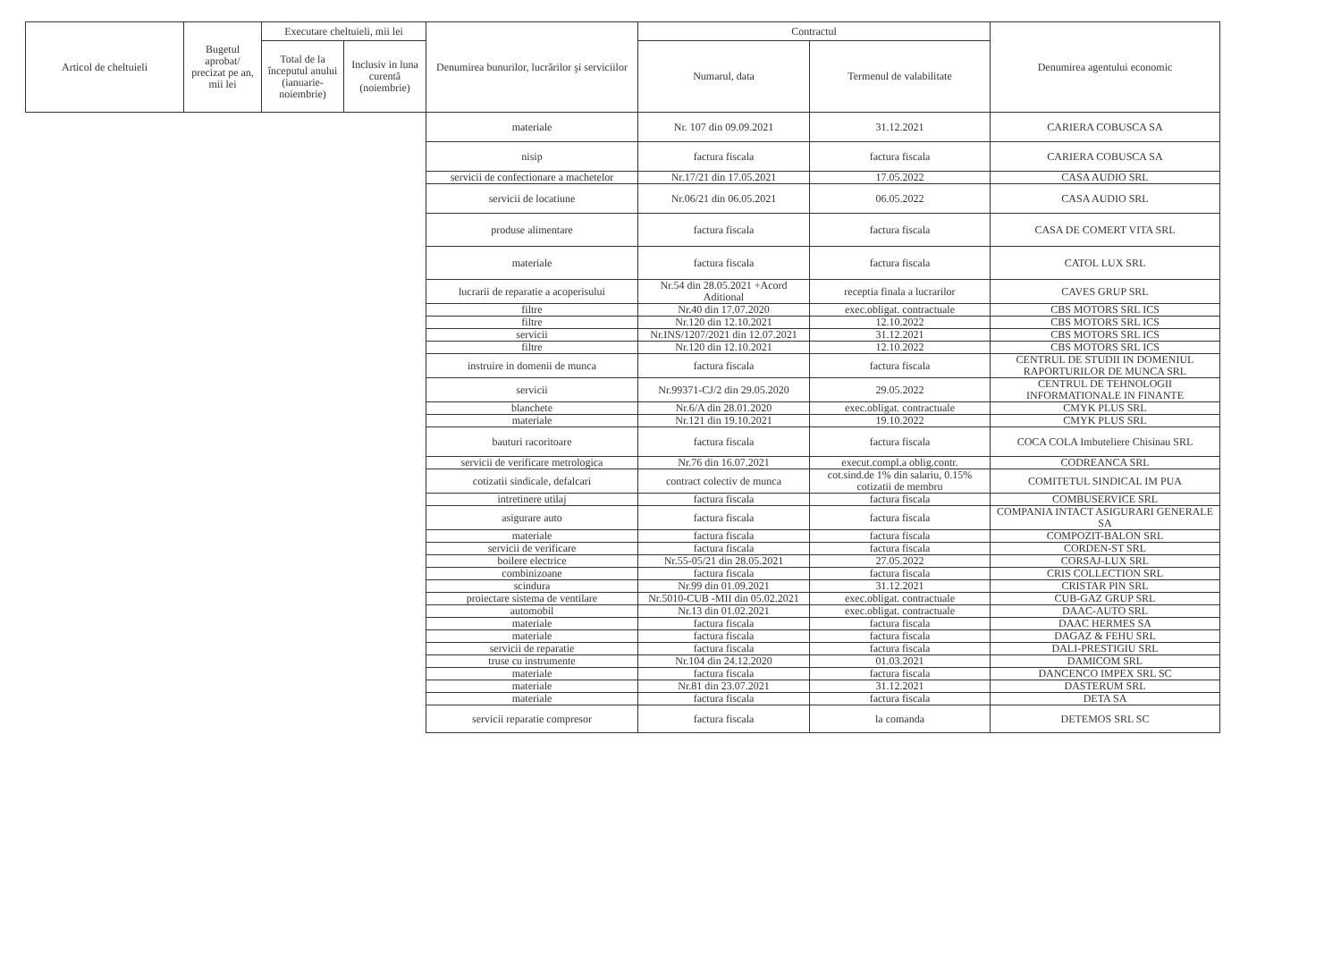| Articol de cheltuieli | Bugetul aprobat/ precizat pe an, mii lei | Executare cheltuieli, mii lei | | Denumirea bunurilor, lucrărilor şi serviciilor | Contractul | | Denumirea agentului economic |
| --- | --- | --- | --- | --- | --- | --- | --- |
| | | Total de la începutul anului (ianuarie-noiembrie) | Inclusiv in luna curentă (noiembrie) | | Numarul, data | Termenul de valabilitate | |
| | | | | materiale | Nr. 107 din 09.09.2021 | 31.12.2021 | CARIERA COBUSCA SA |
| | | | | nisip | factura fiscala | factura fiscala | CARIERA COBUSCA SA |
| | | | | servicii de confectionare a machetelor | Nr.17/21 din 17.05.2021 | 17.05.2022 | CASA AUDIO SRL |
| | | | | servicii de locatiune | Nr.06/21 din 06.05.2021 | 06.05.2022 | CASA AUDIO SRL |
| | | | | produse alimentare | factura fiscala | factura fiscala | CASA DE COMERT VITA SRL |
| | | | | materiale | factura fiscala | factura fiscala | CATOL LUX SRL |
| | | | | lucrarii de reparatie a acoperisului | Nr.54 din 28.05.2021 +Acord Aditional | receptia finala a lucrarilor | CAVES GRUP SRL |
| | | | | filtre | Nr.40 din 17.07.2020 | exec.obligat. contractuale | CBS MOTORS SRL ICS |
| | | | | filtre | Nr.120 din 12.10.2021 | 12.10.2022 | CBS MOTORS SRL ICS |
| | | | | servicii | Nr.INS/1207/2021 din 12.07.2021 | 31.12.2021 | CBS MOTORS SRL ICS |
| | | | | filtre | Nr.120 din 12.10.2021 | 12.10.2022 | CBS MOTORS SRL ICS |
| | | | | instruire in domenii de munca | factura fiscala | factura fiscala | CENTRUL DE STUDII IN DOMENIUL RAPORTURILOR DE MUNCA SRL |
| | | | | servicii | Nr.99371-CJ/2 din 29.05.2020 | 29.05.2022 | CENTRUL DE TEHNOLOGII INFORMATIONALE IN FINANTE |
| | | | | blanchete | Nr.6/A din 28.01.2020 | exec.obligat. contractuale | CMYK PLUS SRL |
| | | | | materiale | Nr.121 din 19.10.2021 | 19.10.2022 | CMYK PLUS SRL |
| | | | | bauturi racoritoare | factura fiscala | factura fiscala | COCA COLA Imbuteliere Chisinau SRL |
| | | | | servicii de verificare metrologica | Nr.76 din 16.07.2021 | execut.compl.a oblig.contr. | CODREANCA SRL |
| | | | | cotizatii sindicale, defalcari | contract colectiv de munca | cot.sind.de 1% din salariu, 0.15% cotizatii de membru | COMITETUL SINDICAL IM PUA |
| | | | | intretinere utilaj | factura fiscala | factura fiscala | COMBUSERVICE SRL |
| | | | | asigurare auto | factura fiscala | factura fiscala | COMPANIA INTACT ASIGURARI GENERALE SA |
| | | | | materiale | factura fiscala | factura fiscala | COMPOZIT-BALON SRL |
| | | | | servicii de verificare | factura fiscala | factura fiscala | CORDEN-ST SRL |
| | | | | boilere electrice | Nr.55-05/21 din 28.05.2021 | 27.05.2022 | CORSAJ-LUX SRL |
| | | | | combinizoane | factura fiscala | factura fiscala | CRIS COLLECTION SRL |
| | | | | scindura | Nr.99 din 01.09.2021 | 31.12.2021 | CRISTAR PIN SRL |
| | | | | proiectare sistema de ventilare | Nr.5010-CUB -MII din 05.02.2021 | exec.obligat. contractuale | CUB-GAZ GRUP SRL |
| | | | | automobil | Nr.13 din 01.02.2021 | exec.obligat. contractuale | DAAC-AUTO SRL |
| | | | | materiale | factura fiscala | factura fiscala | DAAC HERMES SA |
| | | | | materiale | factura fiscala | factura fiscala | DAGAZ & FEHU SRL |
| | | | | servicii de reparatie | factura fiscala | factura fiscala | DALI-PRESTIGIU SRL |
| | | | | truse cu instrumente | Nr.104 din 24.12.2020 | 01.03.2021 | DAMICOM SRL |
| | | | | materiale | factura fiscala | factura fiscala | DANCENCO IMPEX SRL SC |
| | | | | materiale | Nr.81 din 23.07.2021 | 31.12.2021 | DASTERUM SRL |
| | | | | materiale | factura fiscala | factura fiscala | DETA SA |
| | | | | servicii reparatie compresor | factura fiscala | la comanda | DETEMOS SRL SC |